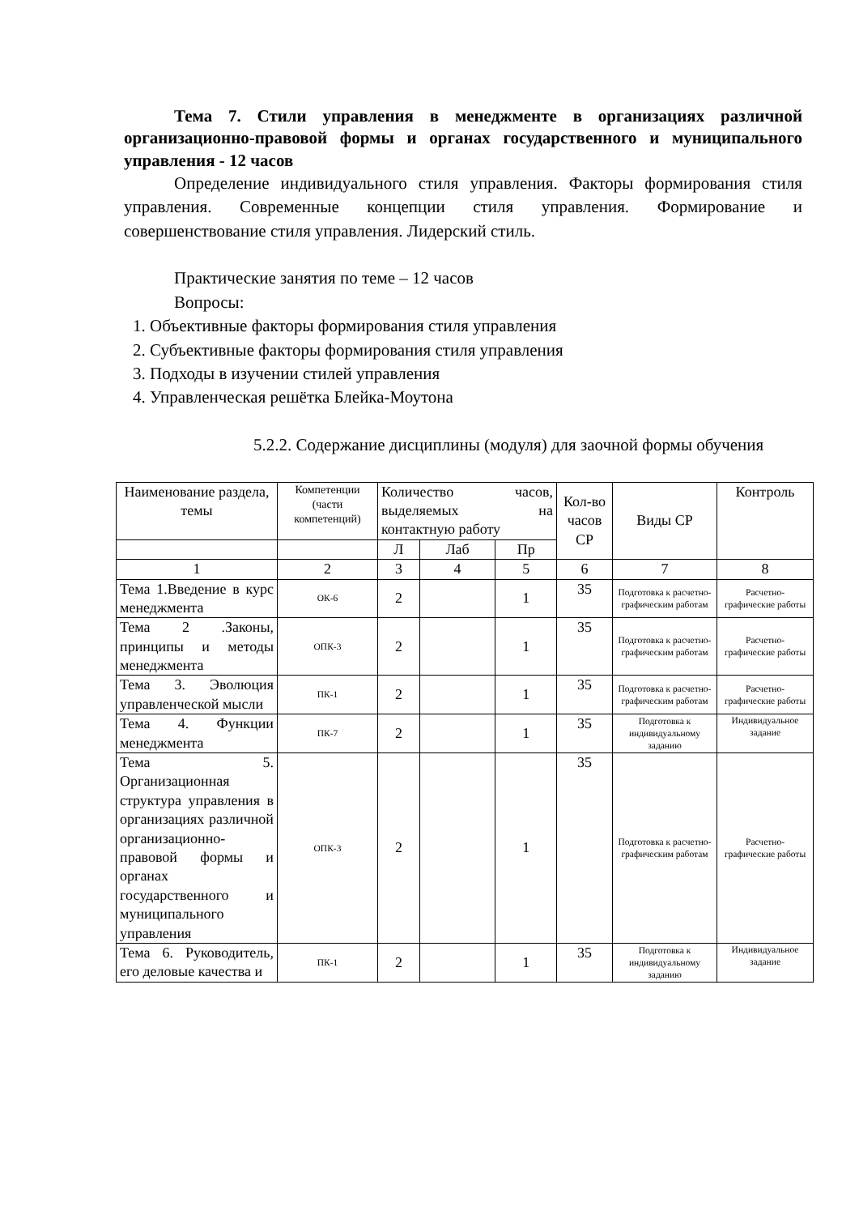Тема 7. Стили управления в менеджменте в организациях различной организационно-правовой формы и органах государственного и муниципального управления - 12 часов
Определение индивидуального стиля управления. Факторы формирования стиля управления. Современные концепции стиля управления. Формирование и совершенствование стиля управления. Лидерский стиль.
Практические занятия по теме – 12 часов
Вопросы:
1. Объективные факторы формирования стиля управления
2. Субъективные факторы формирования стиля управления
3. Подходы в изучении стилей управления
4. Управленческая решётка Блейка-Моутона
5.2.2. Содержание дисциплины (модуля) для заочной формы обучения
| Наименование раздела, темы | Компетенции (части компетенций) | Количество часов, выделяемых на контактную работу | | | Кол-во часов СР | Виды СР | Контроль |
| --- | --- | --- | --- | --- | --- | --- | --- |
| | | Л | Лаб | Пр | | | |
| 1 | 2 | 3 | 4 | 5 | 6 | 7 | 8 |
| Тема 1.Введение в курс менеджмента | ОК-6 | 2 | | 1 | 35 | Подготовка к расчетно-графическим работам | Расчетно-графические работы |
| Тема 2 .Законы, принципы и методы менеджмента | ОПК-3 | 2 | | 1 | 35 | Подготовка к расчетно-графическим работам | Расчетно-графические работы |
| Тема 3. Эволюция управленческой мысли | ПК-1 | 2 | | 1 | 35 | Подготовка к расчетно-графическим работам | Расчетно-графические работы |
| Тема 4. Функции менеджмента | ПК-7 | 2 | | 1 | 35 | Подготовка к индивидуальному заданию | Индивидуальное задание |
| Тема 5. Организационная структура управления в организациях различной организационно-правовой формы и органах государственного и муниципального управления | ОПК-3 | 2 | | 1 | 35 | Подготовка к расчетно-графическим работам | Расчетно-графические работы |
| Тема 6. Руководитель, его деловые качества и | ПК-1 | 2 | | 1 | 35 | Подготовка к индивидуальному заданию | Индивидуальное задание |